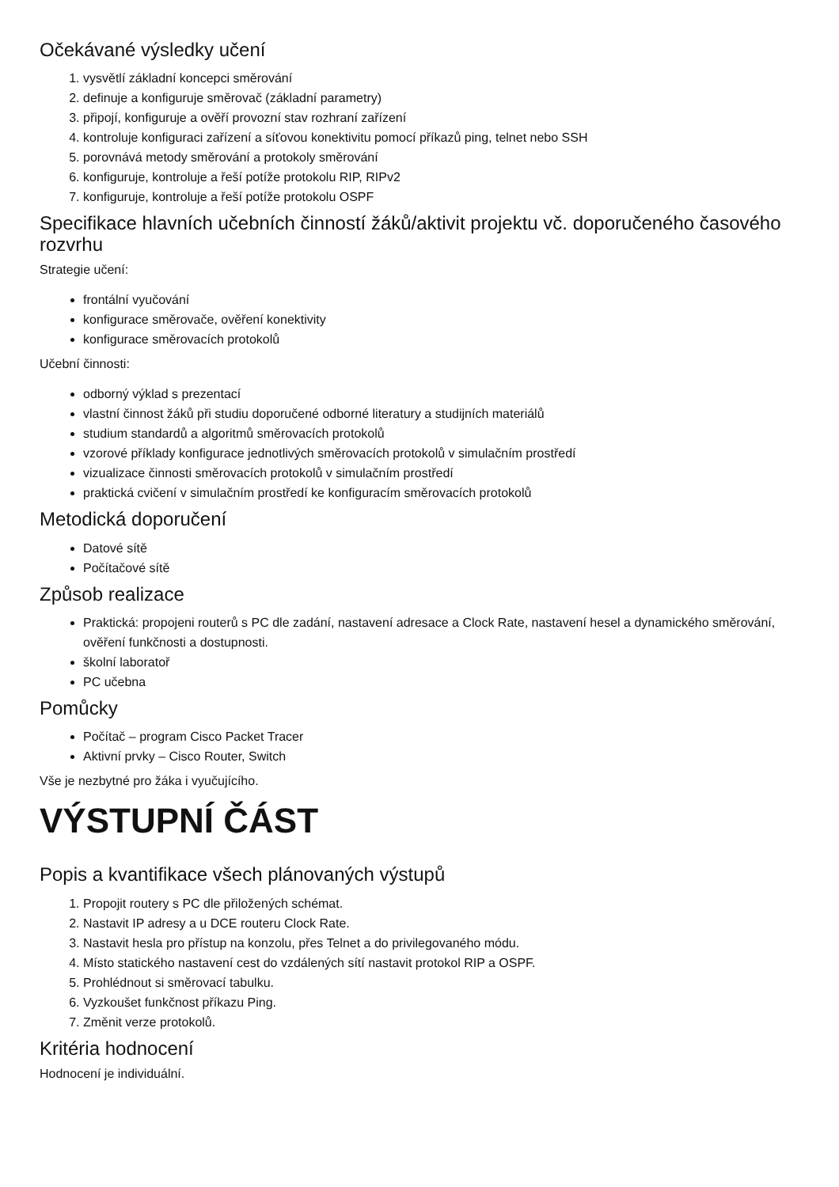Očekávané výsledky učení
1. vysvětlí základní koncepci směrování
2. definuje a konfiguruje směrovač (základní parametry)
3. připojí, konfiguruje a ověří provozní stav rozhraní zařízení
4. kontroluje konfiguraci zařízení a síťovou konektivitu pomocí příkazů ping, telnet nebo SSH
5. porovnává metody směrování a protokoly směrování
6. konfiguruje, kontroluje a řeší potíže protokolu RIP, RIPv2
7. konfiguruje, kontroluje a řeší potíže protokolu OSPF
Specifikace hlavních učebních činností žáků/aktivit projektu vč. doporučeného časového rozvrhu
Strategie učení:
frontální vyučování
konfigurace směrovače, ověření konektivity
konfigurace směrovacích protokolů
Učební činnosti:
odborný výklad s prezentací
vlastní činnost žáků při studiu doporučené odborné literatury a studijních materiálů
studium standardů a algoritmů směrovacích protokolů
vzorové příklady konfigurace jednotlivých směrovacích protokolů v simulačním prostředí
vizualizace činnosti směrovacích protokolů v simulačním prostředí
praktická cvičení v simulačním prostředí ke konfiguracím směrovacích protokolů
Metodická doporučení
Datové sítě
Počítačové sítě
Způsob realizace
Praktická: propojeni routerů s PC dle zadání, nastavení adresace a Clock Rate, nastavení hesel a dynamického směrování, ověření funkčnosti a dostupnosti.
školní laboratoř
PC učebna
Pomůcky
Počítač – program Cisco Packet Tracer
Aktivní prvky – Cisco Router, Switch
Vše je nezbytné pro žáka i vyučujícího.
VÝSTUPNÍ ČÁST
Popis a kvantifikace všech plánovaných výstupů
1. Propojit routery s PC dle přiložených schémat.
2. Nastavit IP adresy a u DCE routeru Clock Rate.
3. Nastavit hesla pro přístup na konzolu, přes Telnet a do privilegovaného módu.
4. Místo statického nastavení cest do vzdálených sítí nastavit protokol RIP a OSPF.
5. Prohlédnout si směrovací tabulku.
6. Vyzkoušet funkčnost příkazu Ping.
7. Změnit verze protokolů.
Kritéria hodnocení
Hodnocení je individuální.